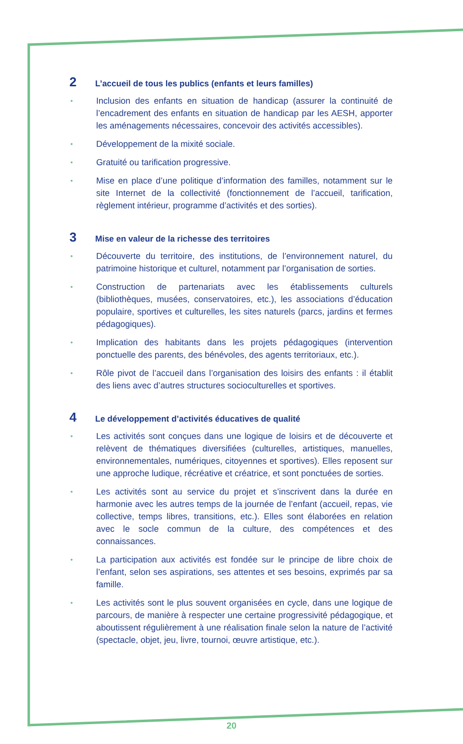2 L’accueil de tous les publics (enfants et leurs familles)
• Inclusion des enfants en situation de handicap (assurer la continuité de l’encadrement des enfants en situation de handicap par les AESH, apporter les aménagements nécessaires, concevoir des activités accessibles).
• Développement de la mixité sociale.
• Gratuité ou tarification progressive.
• Mise en place d’une politique d’information des familles, notamment sur le site Internet de la collectivité (fonctionnement de l’accueil, tarification, règlement intérieur, programme d’activités et des sorties).
3 Mise en valeur de la richesse des territoires
• Découverte du territoire, des institutions, de l’environnement naturel, du patrimoine historique et culturel, notamment par l’organisation de sorties.
• Construction de partenariats avec les établissements culturels (bibliothèques, musées, conservatoires, etc.), les associations d’éducation populaire, sportives et culturelles, les sites naturels (parcs, jardins et fermes pédagogiques).
• Implication des habitants dans les projets pédagogiques (intervention ponctuelle des parents, des bénévoles, des agents territoriaux, etc.).
• Rôle pivot de l’accueil dans l’organisation des loisirs des enfants : il établit des liens avec d’autres structures socioculturelles et sportives.
4 Le développement d’activités éducatives de qualité
• Les activités sont conçues dans une logique de loisirs et de découverte et relèvent de thématiques diversifiées (culturelles, artistiques, manuelles, environnementales, numériques, citoyennes et sportives). Elles reposent sur une approche ludique, récréative et créatrice, et sont ponctuées de sorties.
• Les activités sont au service du projet et s’inscrivent dans la durée en harmonie avec les autres temps de la journée de l’enfant (accueil, repas, vie collective, temps libres, transitions, etc.). Elles sont élaborées en relation avec le socle commun de la culture, des compétences et des connaissances.
• La participation aux activités est fondée sur le principe de libre choix de l’enfant, selon ses aspirations, ses attentes et ses besoins, exprimés par sa famille.
• Les activités sont le plus souvent organisées en cycle, dans une logique de parcours, de manière à respecter une certaine progressivité pédagogique, et aboutissent régulièrement à une réalisation finale selon la nature de l’activité (spectacle, objet, jeu, livre, tournoi, œuvre artistique, etc.).
20